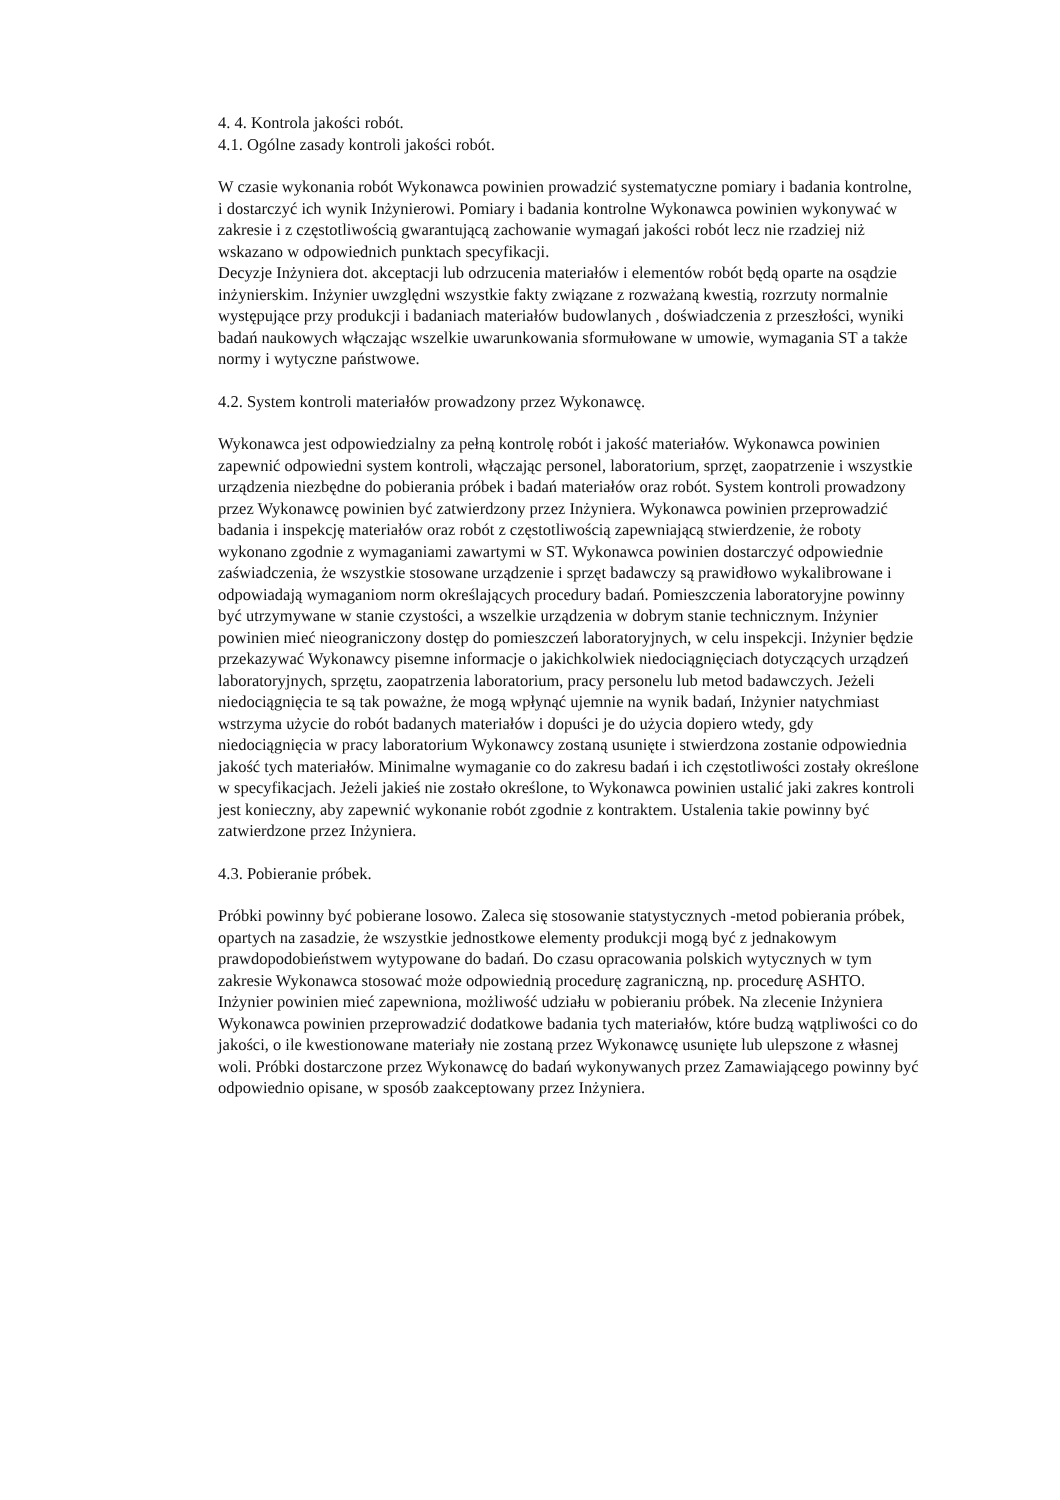4. 4. Kontrola jakości robót.
4.1. Ogólne zasady kontroli jakości robót.
W czasie wykonania robót Wykonawca powinien prowadzić systematyczne pomiary i badania kontrolne, i dostarczyć ich wynik Inżynierowi. Pomiary i badania kontrolne Wykonawca powinien wykonywać w zakresie i z częstotliwością gwarantującą zachowanie wymagań jakości robót lecz nie rzadziej niż wskazano w odpowiednich punktach specyfikacji.
Decyzje Inżyniera dot. akceptacji lub odrzucenia materiałów i elementów robót będą oparte na osądzie inżynierskim. Inżynier uwzględni wszystkie fakty związane z rozważaną kwestią, rozrzuty normalnie występujące przy produkcji i badaniach materiałów budowlanych , doświadczenia z przeszłości, wyniki badań naukowych włączając wszelkie uwarunkowania sformułowane w umowie, wymagania ST a także normy i wytyczne państwowe.
4.2. System kontroli materiałów prowadzony przez Wykonawcę.
Wykonawca jest odpowiedzialny za pełną kontrolę robót i jakość materiałów. Wykonawca powinien zapewnić odpowiedni system kontroli, włączając personel, laboratorium, sprzęt, zaopatrzenie i wszystkie urządzenia niezbędne do pobierania próbek i badań materiałów oraz robót. System kontroli prowadzony przez Wykonawcę powinien być zatwierdzony przez Inżyniera. Wykonawca powinien przeprowadzić badania i inspekcję materiałów oraz robót z częstotliwością zapewniającą stwierdzenie, że roboty wykonano zgodnie z wymaganiami zawartymi w ST. Wykonawca powinien dostarczyć odpowiednie zaświadczenia, że wszystkie stosowane urządzenie i sprzęt badawczy są prawidłowo wykalibrowane i odpowiadają wymaganiom norm określających procedury badań. Pomieszczenia laboratoryjne powinny być utrzymywane w stanie czystości, a wszelkie urządzenia w dobrym stanie technicznym. Inżynier powinien mieć nieograniczony dostęp do pomieszczeń laboratoryjnych, w celu inspekcji. Inżynier będzie przekazywać Wykonawcy pisemne informacje o jakichkolwiek niedociągnięciach dotyczących urządzeń laboratoryjnych, sprzętu, zaopatrzenia laboratorium, pracy personelu lub metod badawczych. Jeżeli niedociągnięcia te są tak poważne, że mogą wpłynąć ujemnie na wynik badań, Inżynier natychmiast wstrzyma użycie do robót badanych materiałów i dopuści je do użycia dopiero wtedy, gdy niedociągnięcia w pracy laboratorium Wykonawcy zostaną usunięte i stwierdzona zostanie odpowiednia jakość tych materiałów. Minimalne wymaganie co do zakresu badań i ich częstotliwości zostały określone w specyfikacjach. Jeżeli jakieś nie zostało określone, to Wykonawca powinien ustalić jaki zakres kontroli jest konieczny, aby zapewnić wykonanie robót zgodnie z kontraktem. Ustalenia takie powinny być zatwierdzone przez Inżyniera.
4.3. Pobieranie próbek.
Próbki powinny być pobierane losowo. Zaleca się stosowanie statystycznych -metod pobierania próbek, opartych na zasadzie, że wszystkie jednostkowe elementy produkcji mogą być z jednakowym prawdopodobieństwem wytypowane do badań. Do czasu opracowania polskich wytycznych w tym zakresie Wykonawca stosować może odpowiednią procedurę zagraniczną, np. procedurę ASHTO. Inżynier powinien mieć zapewniona, możliwość udziału w pobieraniu próbek. Na zlecenie Inżyniera Wykonawca powinien przeprowadzić dodatkowe badania tych materiałów, które budzą wątpliwości co do jakości, o ile kwestionowane materiały nie zostaną przez Wykonawcę usunięte lub ulepszone z własnej woli. Próbki dostarczone przez Wykonawcę do badań wykonywanych przez Zamawiającego powinny być odpowiednio opisane, w sposób zaakceptowany przez Inżyniera.